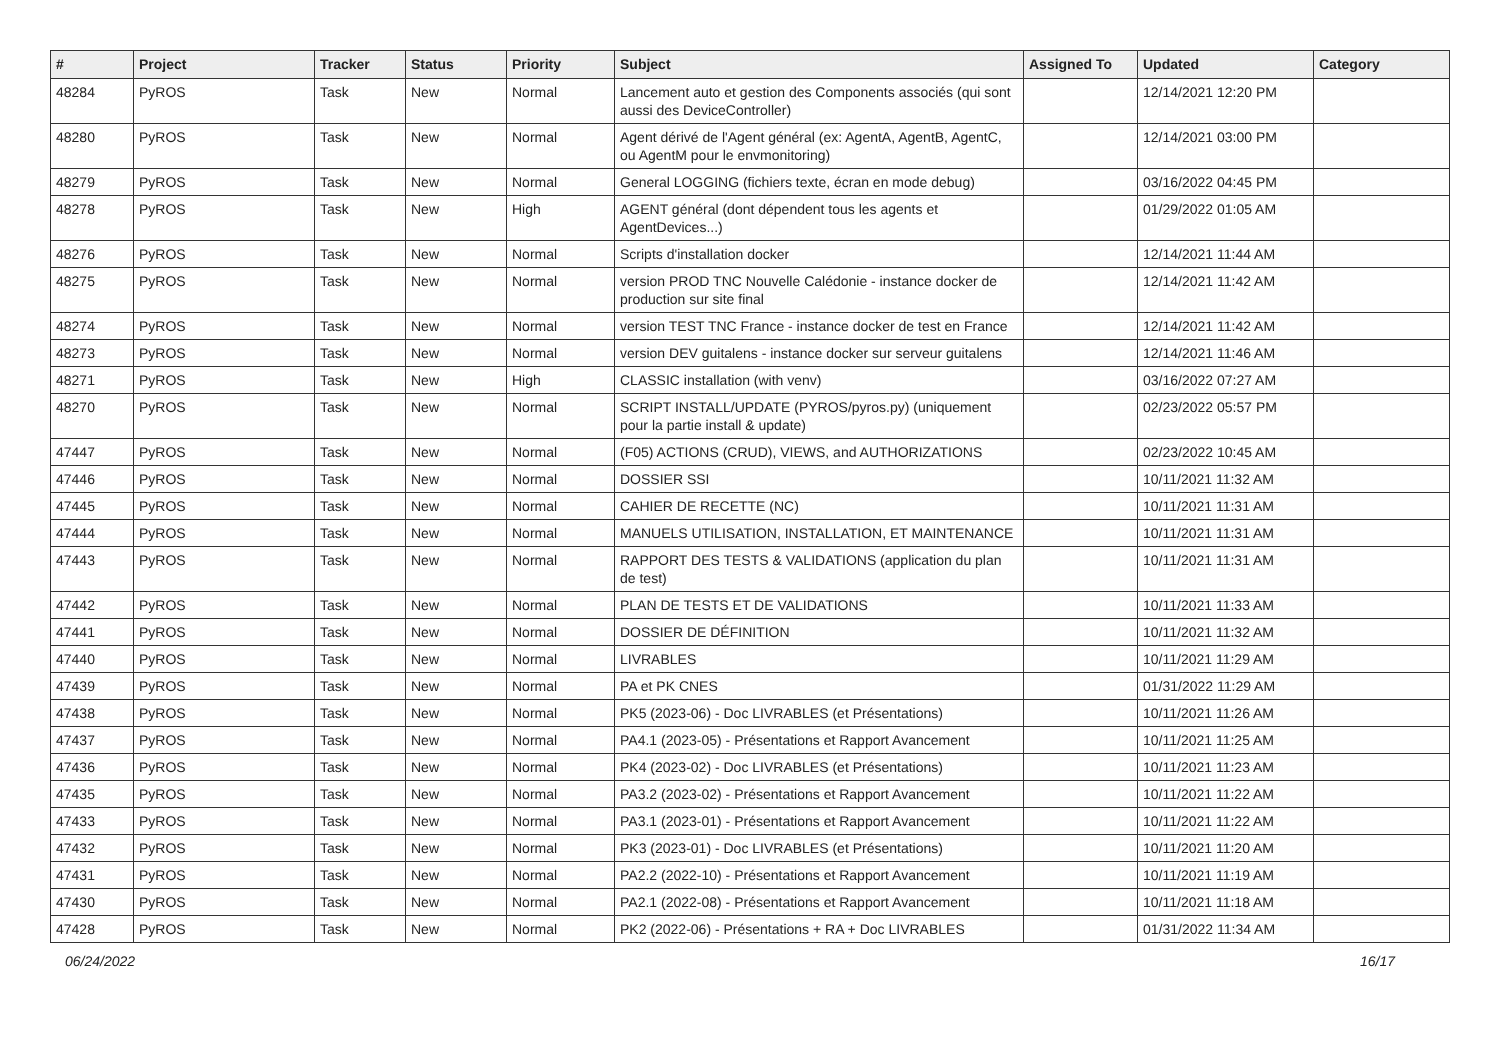| # | Project | Tracker | Status | Priority | Subject | Assigned To | Updated | Category |
| --- | --- | --- | --- | --- | --- | --- | --- | --- |
| 48284 | PyROS | Task | New | Normal | Lancement auto et gestion des Components associés (qui sont aussi des DeviceController) | | 12/14/2021 12:20 PM | |
| 48280 | PyROS | Task | New | Normal | Agent dérivé de l'Agent général (ex: AgentA, AgentB, AgentC, ou AgentM pour le envmonitoring) | | 12/14/2021 03:00 PM | |
| 48279 | PyROS | Task | New | Normal | General LOGGING (fichiers texte, écran en mode debug) | | 03/16/2022 04:45 PM | |
| 48278 | PyROS | Task | New | High | AGENT général (dont dépendent tous les agents et AgentDevices...) | | 01/29/2022 01:05 AM | |
| 48276 | PyROS | Task | New | Normal | Scripts d'installation docker | | 12/14/2021 11:44 AM | |
| 48275 | PyROS | Task | New | Normal | version PROD TNC Nouvelle Calédonie - instance docker de production sur site final | | 12/14/2021 11:42 AM | |
| 48274 | PyROS | Task | New | Normal | version TEST TNC France - instance docker de test en France | | 12/14/2021 11:42 AM | |
| 48273 | PyROS | Task | New | Normal | version DEV guitalens - instance docker sur serveur guitalens | | 12/14/2021 11:46 AM | |
| 48271 | PyROS | Task | New | High | CLASSIC installation (with venv) | | 03/16/2022 07:27 AM | |
| 48270 | PyROS | Task | New | Normal | SCRIPT INSTALL/UPDATE (PYROS/pyros.py) (uniquement pour la partie install & update) | | 02/23/2022 05:57 PM | |
| 47447 | PyROS | Task | New | Normal | (F05) ACTIONS (CRUD), VIEWS, and AUTHORIZATIONS | | 02/23/2022 10:45 AM | |
| 47446 | PyROS | Task | New | Normal | DOSSIER SSI | | 10/11/2021 11:32 AM | |
| 47445 | PyROS | Task | New | Normal | CAHIER DE RECETTE (NC) | | 10/11/2021 11:31 AM | |
| 47444 | PyROS | Task | New | Normal | MANUELS UTILISATION, INSTALLATION, ET MAINTENANCE | | 10/11/2021 11:31 AM | |
| 47443 | PyROS | Task | New | Normal | RAPPORT DES TESTS & VALIDATIONS (application du plan de test) | | 10/11/2021 11:31 AM | |
| 47442 | PyROS | Task | New | Normal | PLAN DE TESTS ET DE VALIDATIONS | | 10/11/2021 11:33 AM | |
| 47441 | PyROS | Task | New | Normal | DOSSIER DE DÉFINITION | | 10/11/2021 11:32 AM | |
| 47440 | PyROS | Task | New | Normal | LIVRABLES | | 10/11/2021 11:29 AM | |
| 47439 | PyROS | Task | New | Normal | PA et PK CNES | | 01/31/2022 11:29 AM | |
| 47438 | PyROS | Task | New | Normal | PK5 (2023-06) - Doc LIVRABLES (et Présentations) | | 10/11/2021 11:26 AM | |
| 47437 | PyROS | Task | New | Normal | PA4.1 (2023-05) - Présentations et Rapport Avancement | | 10/11/2021 11:25 AM | |
| 47436 | PyROS | Task | New | Normal | PK4 (2023-02) - Doc LIVRABLES (et Présentations) | | 10/11/2021 11:23 AM | |
| 47435 | PyROS | Task | New | Normal | PA3.2 (2023-02) - Présentations et Rapport Avancement | | 10/11/2021 11:22 AM | |
| 47433 | PyROS | Task | New | Normal | PA3.1 (2023-01) - Présentations et Rapport Avancement | | 10/11/2021 11:22 AM | |
| 47432 | PyROS | Task | New | Normal | PK3 (2023-01) - Doc LIVRABLES (et Présentations) | | 10/11/2021 11:20 AM | |
| 47431 | PyROS | Task | New | Normal | PA2.2 (2022-10) - Présentations et Rapport Avancement | | 10/11/2021 11:19 AM | |
| 47430 | PyROS | Task | New | Normal | PA2.1 (2022-08) - Présentations et Rapport Avancement | | 10/11/2021 11:18 AM | |
| 47428 | PyROS | Task | New | Normal | PK2 (2022-06) - Présentations + RA + Doc LIVRABLES | | 01/31/2022 11:34 AM | |
06/24/2022 16/17